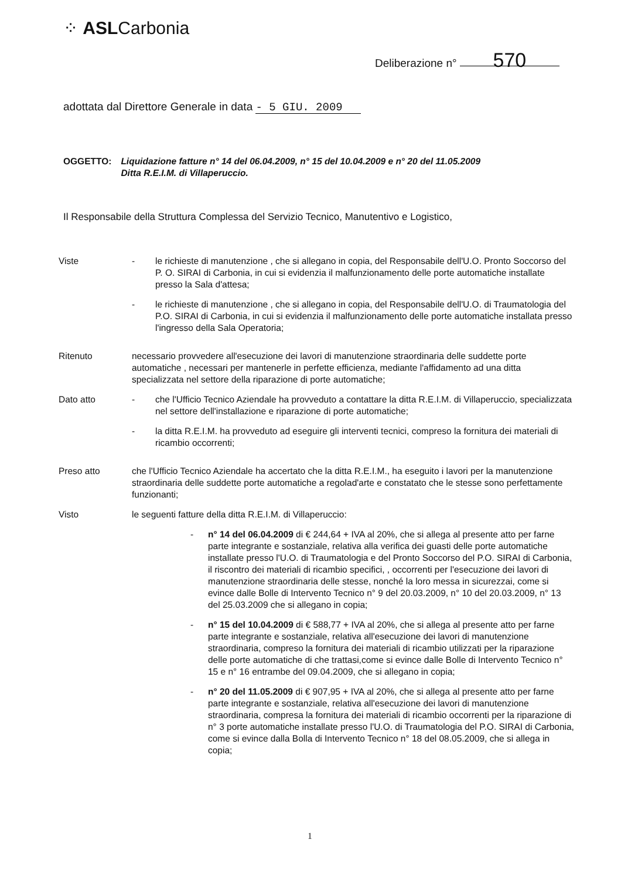⁘ ASLCarbonia
Deliberazione n° 570
adottata dal Direttore Generale in data - 5 GIU. 2009
OGGETTO: Liquidazione fatture n° 14 del 06.04.2009, n° 15 del 10.04.2009 e n° 20 del 11.05.2009
Ditta R.E.I.M. di Villaperuccio.
Il Responsabile della Struttura Complessa del Servizio Tecnico, Manutentivo e Logistico,
Viste - le richieste di manutenzione , che si allegano in copia, del Responsabile dell'U.O. Pronto Soccorso del P. O. SIRAI di Carbonia, in cui si evidenzia il malfunzionamento delle porte automatiche installate presso la Sala d'attesa;
- le richieste di manutenzione , che si allegano in copia, del Responsabile dell'U.O. di Traumatologia del P.O. SIRAI di Carbonia, in cui si evidenzia il malfunzionamento delle porte automatiche installata presso l'ingresso della Sala Operatoria;
Ritenuto necessario provvedere all'esecuzione dei lavori di manutenzione straordinaria delle suddette porte automatiche , necessari per mantenerle in perfette efficienza, mediante l'affidamento ad una ditta specializzata nel settore della riparazione di porte automatiche;
Dato atto - che l'Ufficio Tecnico Aziendale ha provveduto a contattare la ditta R.E.I.M. di Villaperuccio, specializzata nel settore dell'installazione e riparazione di porte automatiche;
- la ditta R.E.I.M. ha provveduto ad eseguire gli interventi tecnici, compreso la fornitura dei materiali di ricambio occorrenti;
Preso atto che l'Ufficio Tecnico Aziendale ha accertato che la ditta R.E.I.M., ha eseguito i lavori per la manutenzione straordinaria delle suddette porte automatiche a regolad'arte e constatato che le stesse sono perfettamente funzionanti;
Visto le seguenti fatture della ditta R.E.I.M. di Villaperuccio:
- n° 14 del 06.04.2009 di € 244,64 + IVA al 20%, che si allega al presente atto per farne parte integrante e sostanziale, relativa alla verifica dei guasti delle porte automatiche installate presso l'U.O. di Traumatologia e del Pronto Soccorso del P.O. SIRAI di Carbonia, il riscontro dei materiali di ricambio specifici, , occorrenti per l'esecuzione dei lavori di manutenzione straordinaria delle stesse, nonché la loro messa in sicurezzai, come si evince dalle Bolle di Intervento Tecnico n° 9 del 20.03.2009, n° 10 del 20.03.2009, n° 13 del 25.03.2009 che si allegano in copia;
- n° 15 del 10.04.2009 di € 588,77 + IVA al 20%, che si allega al presente atto per farne parte integrante e sostanziale, relativa all'esecuzione dei lavori di manutenzione straordinaria, compreso la fornitura dei materiali di ricambio utilizzati per la riparazione delle porte automatiche di che trattasi,come si evince dalle Bolle di Intervento Tecnico n° 15 e n° 16 entrambe del 09.04.2009, che si allegano in copia;
- n° 20 del 11.05.2009 di € 907,95 + IVA al 20%, che si allega al presente atto per farne parte integrante e sostanziale, relativa all'esecuzione dei lavori di manutenzione straordinaria, compresa la fornitura dei materiali di ricambio occorrenti per la riparazione di n° 3 porte automatiche installate presso l'U.O. di Traumatologia del P.O. SIRAI di Carbonia, come si evince dalla Bolla di Intervento Tecnico n° 18 del 08.05.2009, che si allega in copia;
1